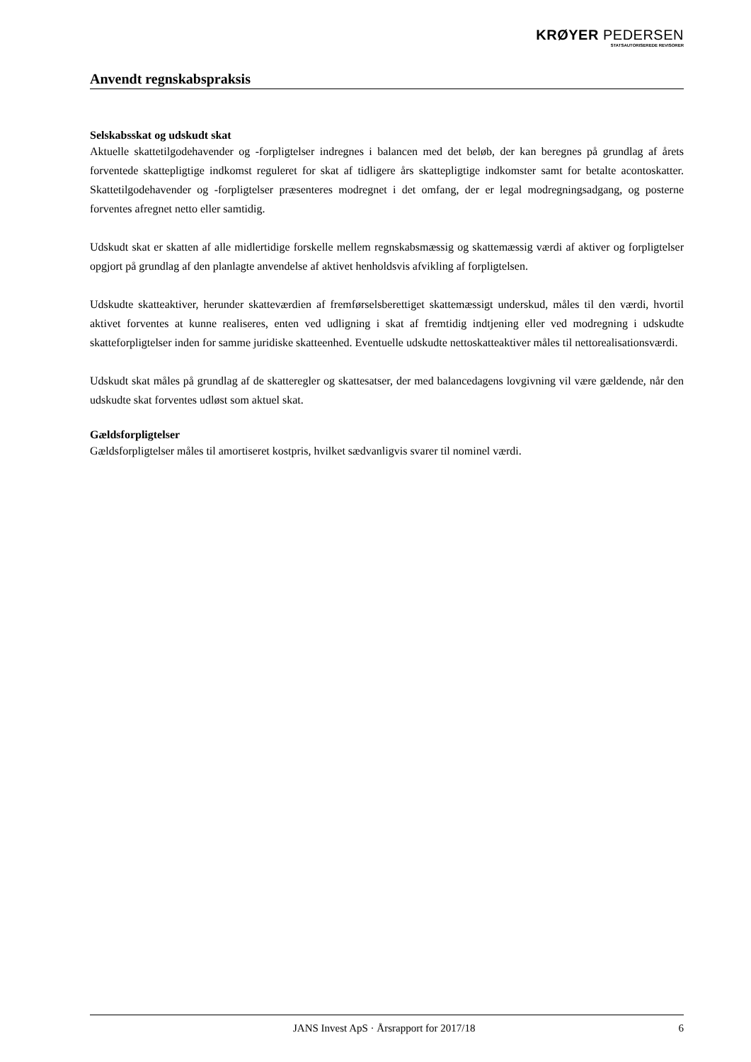KRØYER PEDERSEN
STATSAUTORISEREDE REVISORER
Anvendt regnskabspraksis
Selskabsskat og udskudt skat
Aktuelle skattetilgodehavender og -forpligtelser indregnes i balancen med det beløb, der kan beregnes på grundlag af årets forventede skattepligtige indkomst reguleret for skat af tidligere års skattepligtige indkomster samt for betalte acontoskatter. Skattetilgodehavender og -forpligtelser præsenteres modregnet i det omfang, der er legal modregningsadgang, og posterne forventes afregnet netto eller samtidig.
Udskudt skat er skatten af alle midlertidige forskelle mellem regnskabsmæssig og skattemæssig værdi af aktiver og forpligtelser opgjort på grundlag af den planlagte anvendelse af aktivet henholdsvis afvikling af forpligtelsen.
Udskudte skatteaktiver, herunder skatteværdien af fremførselsberettiget skattemæssigt underskud, måles til den værdi, hvortil aktivet forventes at kunne realiseres, enten ved udligning i skat af fremtidig indtjening eller ved modregning i udskudte skatteforpligtelser inden for samme juridiske skatteenhed. Eventuelle udskudte nettoskatteaktiver måles til nettorealisationsværdi.
Udskudt skat måles på grundlag af de skatteregler og skattesatser, der med balancedagens lovgivning vil være gældende, når den udskudte skat forventes udløst som aktuel skat.
Gældsforpligtelser
Gældsforpligtelser måles til amortiseret kostpris, hvilket sædvanligvis svarer til nominel værdi.
JANS Invest ApS · Årsrapport for 2017/18 6